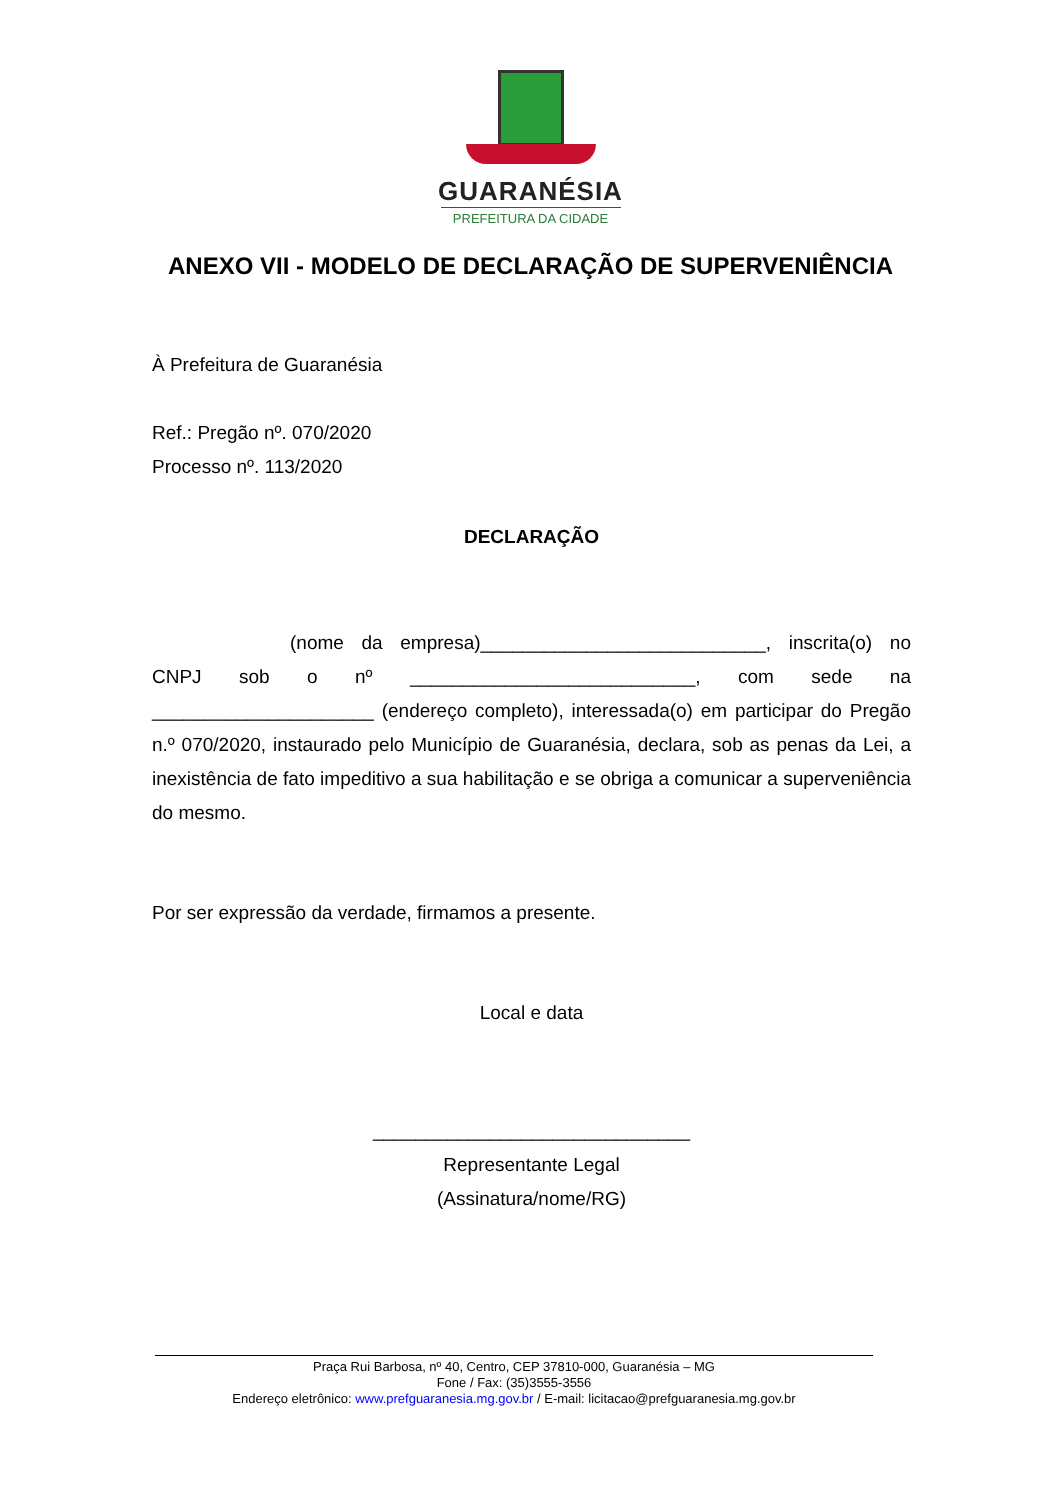GUARANÉSIA
PREFEITURA DA CIDADE
ANEXO VII - MODELO DE DECLARAÇÃO DE SUPERVENIÊNCIA
À Prefeitura de Guaranésia
Ref.: Pregão nº. 070/2020
Processo nº. 113/2020
DECLARAÇÃO
(nome da empresa)___________________________, inscrita(o) no CNPJ sob o nº ___________________________, com sede na _____________________ (endereço completo), interessada(o) em participar do Pregão n.º 070/2020, instaurado pelo Município de Guaranésia, declara, sob as penas da Lei, a inexistência de fato impeditivo a sua habilitação e se obriga a comunicar a superveniência do mesmo.
Por ser expressão da verdade, firmamos a presente.
Local e data
______________________________
Representante Legal
(Assinatura/nome/RG)
Praça Rui Barbosa, nº 40, Centro, CEP 37810-000, Guaranésia – MG
Fone / Fax: (35)3555-3556
Endereço eletrônico: www.prefguaranesia.mg.gov.br / E-mail: licitacao@prefguaranesia.mg.gov.br